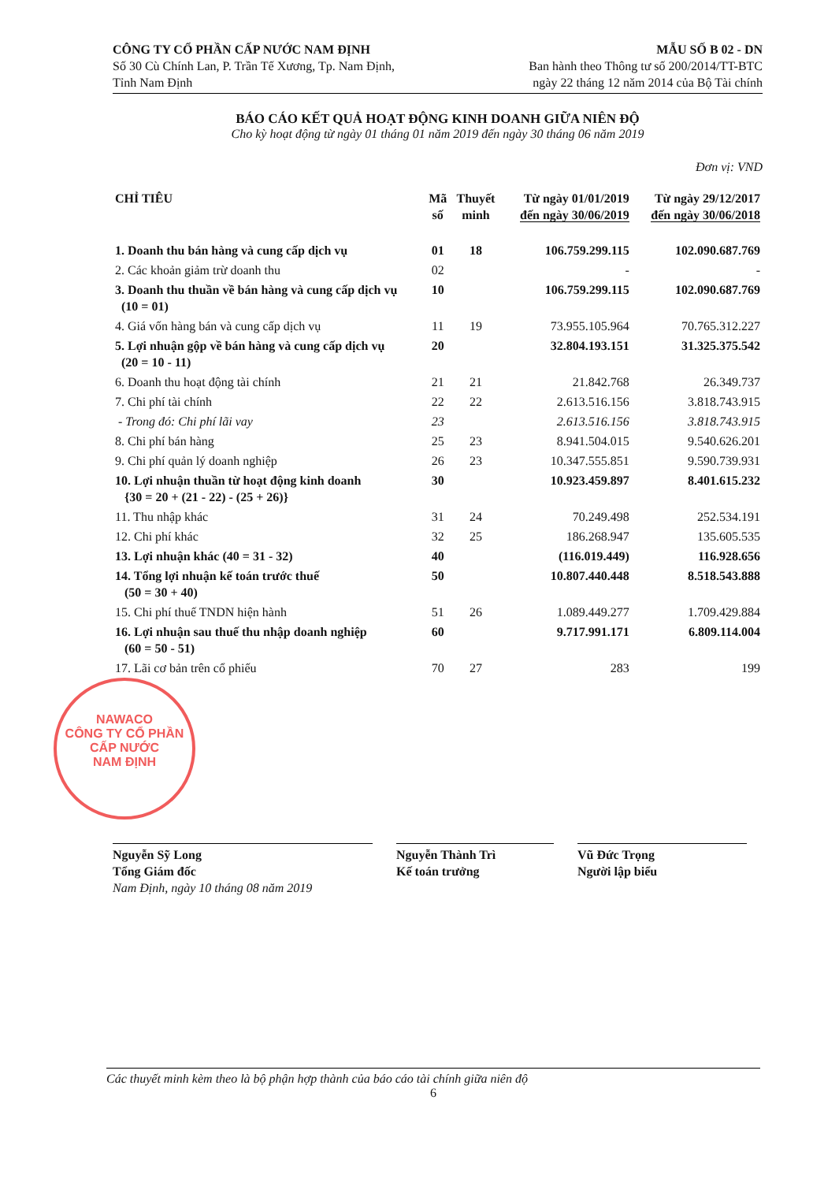CÔNG TY CỔ PHẦN CẤP NƯỚC NAM ĐỊNH
Số 30 Cù Chính Lan, P. Trần Tế Xương, Tp. Nam Định,
Tỉnh Nam Định
MẪU SỐ B 02 - DN
Ban hành theo Thông tư số 200/2014/TT-BTC
ngày 22 tháng 12 năm 2014 của Bộ Tài chính
BÁO CÁO KẾT QUẢ HOẠT ĐỘNG KINH DOANH GIỮA NIÊN ĐỘ
Cho kỳ hoạt động từ ngày 01 tháng 01 năm 2019 đến ngày 30 tháng 06 năm 2019
Đơn vị: VND
| CHỈ TIÊU | Mã số | Thuyết minh | Từ ngày 01/01/2019 đến ngày 30/06/2019 | Từ ngày 29/12/2017 đến ngày 30/06/2018 |
| --- | --- | --- | --- | --- |
| 1. Doanh thu bán hàng và cung cấp dịch vụ | 01 | 18 | 106.759.299.115 | 102.090.687.769 |
| 2. Các khoản giảm trừ doanh thu | 02 | | - | - |
| 3. Doanh thu thuần về bán hàng và cung cấp dịch vụ (10 = 01) | 10 | | 106.759.299.115 | 102.090.687.769 |
| 4. Giá vốn hàng bán và cung cấp dịch vụ | 11 | 19 | 73.955.105.964 | 70.765.312.227 |
| 5. Lợi nhuận gộp về bán hàng và cung cấp dịch vụ (20 = 10 - 11) | 20 | | 32.804.193.151 | 31.325.375.542 |
| 6. Doanh thu hoạt động tài chính | 21 | 21 | 21.842.768 | 26.349.737 |
| 7. Chi phí tài chính | 22 | 22 | 2.613.516.156 | 3.818.743.915 |
| - Trong đó: Chi phí lãi vay | 23 | | 2.613.516.156 | 3.818.743.915 |
| 8. Chi phí bán hàng | 25 | 23 | 8.941.504.015 | 9.540.626.201 |
| 9. Chi phí quản lý doanh nghiệp | 26 | 23 | 10.347.555.851 | 9.590.739.931 |
| 10. Lợi nhuận thuần từ hoạt động kinh doanh {30 = 20 + (21 - 22) - (25 + 26)} | 30 | | 10.923.459.897 | 8.401.615.232 |
| 11. Thu nhập khác | 31 | 24 | 70.249.498 | 252.534.191 |
| 12. Chi phí khác | 32 | 25 | 186.268.947 | 135.605.535 |
| 13. Lợi nhuận khác (40 = 31 - 32) | 40 | | (116.019.449) | 116.928.656 |
| 14. Tổng lợi nhuận kế toán trước thuế (50 = 30 + 40) | 50 | | 10.807.440.448 | 8.518.543.888 |
| 15. Chi phí thuế TNDN hiện hành | 51 | 26 | 1.089.449.277 | 1.709.429.884 |
| 16. Lợi nhuận sau thuế thu nhập doanh nghiệp (60 = 50 - 51) | 60 | | 9.717.991.171 | 6.809.114.004 |
| 17. Lãi cơ bản trên cổ phiếu | 70 | 27 | 283 | 199 |
Nguyễn Sỹ Long
Tổng Giám đốc
Nam Định, ngày 10 tháng 08 năm 2019
Nguyễn Thành Trì
Kế toán trưởng
Vũ Đức Trọng
Người lập biểu
NAWACO
CÔNG TY CỔ PHẦN
CẤP NƯỚC
NAM ĐỊNH
Các thuyết minh kèm theo là bộ phận hợp thành của báo cáo tài chính giữa niên độ
6